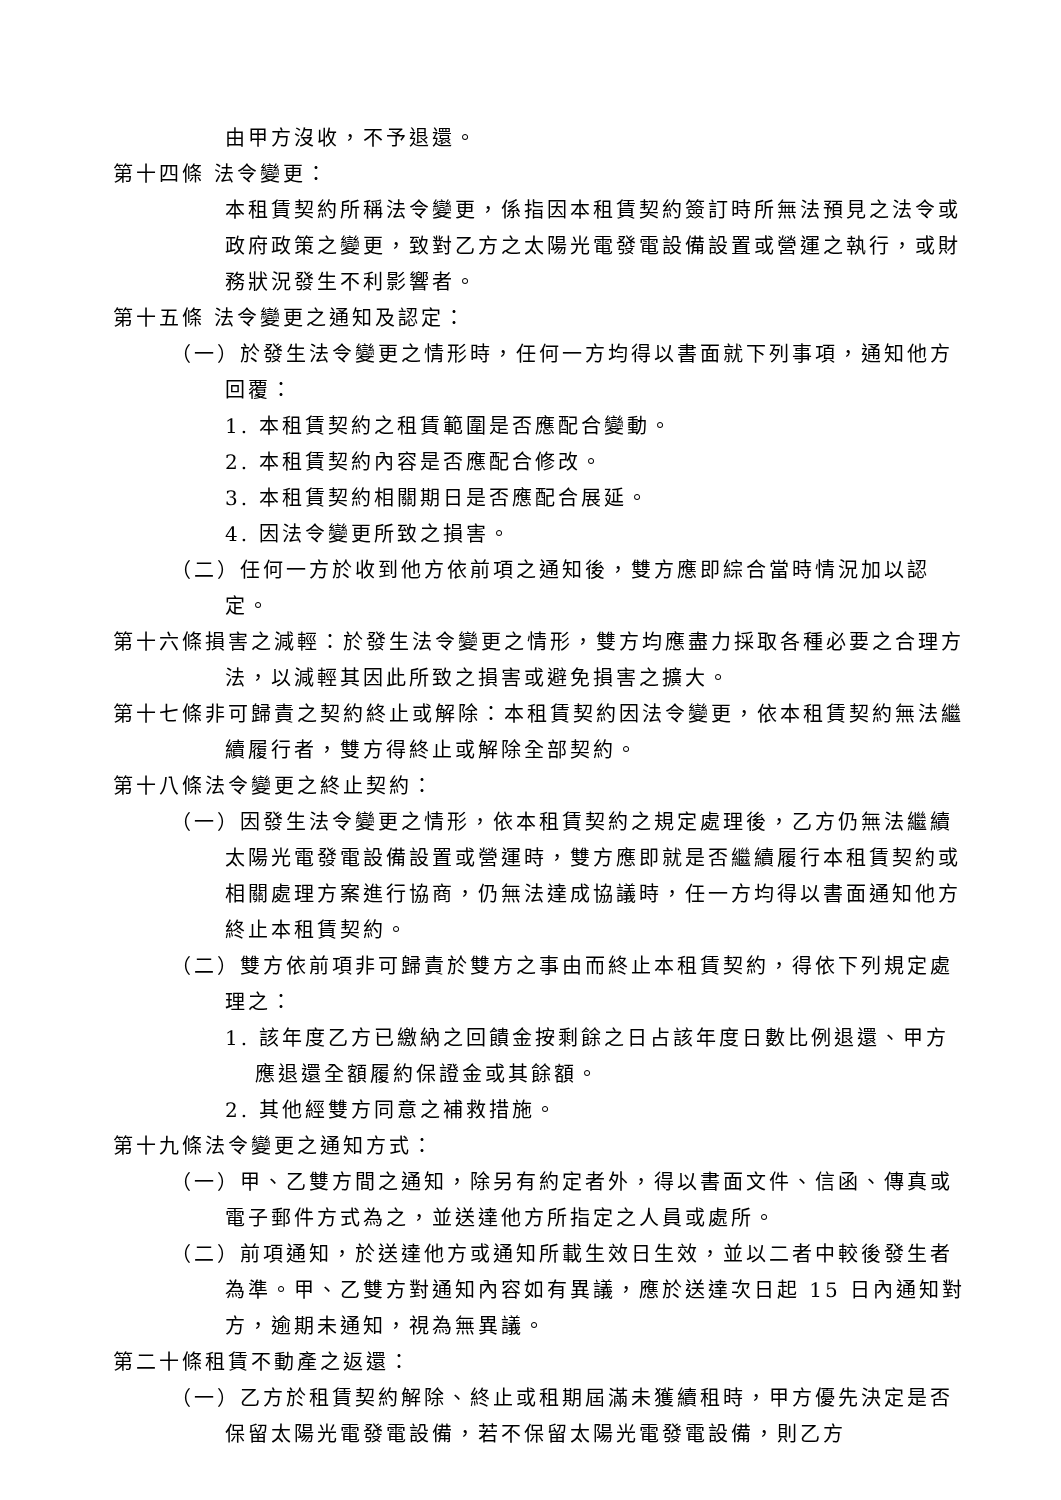由甲方沒收，不予退還。
第十四條 法令變更：
本租賃契約所稱法令變更，係指因本租賃契約簽訂時所無法預見之法令或政府政策之變更，致對乙方之太陽光電發電設備設置或營運之執行，或財務狀況發生不利影響者。
第十五條 法令變更之通知及認定：
（一）於發生法令變更之情形時，任何一方均得以書面就下列事項，通知他方回覆：
1. 本租賃契約之租賃範圍是否應配合變動。
2. 本租賃契約內容是否應配合修改。
3. 本租賃契約相關期日是否應配合展延。
4. 因法令變更所致之損害。
（二）任何一方於收到他方依前項之通知後，雙方應即綜合當時情況加以認定。
第十六條損害之減輕：於發生法令變更之情形，雙方均應盡力採取各種必要之合理方法，以減輕其因此所致之損害或避免損害之擴大。
第十七條非可歸責之契約終止或解除：本租賃契約因法令變更，依本租賃契約無法繼續履行者，雙方得終止或解除全部契約。
第十八條法令變更之終止契約：
（一）因發生法令變更之情形，依本租賃契約之規定處理後，乙方仍無法繼續太陽光電發電設備設置或營運時，雙方應即就是否繼續履行本租賃契約或相關處理方案進行協商，仍無法達成協議時，任一方均得以書面通知他方終止本租賃契約。
（二）雙方依前項非可歸責於雙方之事由而終止本租賃契約，得依下列規定處理之：
1. 該年度乙方已繳納之回饋金按剩餘之日占該年度日數比例退還、甲方應退還全額履約保證金或其餘額。
2. 其他經雙方同意之補救措施。
第十九條法令變更之通知方式：
（一）甲、乙雙方間之通知，除另有約定者外，得以書面文件、信函、傳真或電子郵件方式為之，並送達他方所指定之人員或處所。
（二）前項通知，於送達他方或通知所載生效日生效，並以二者中較後發生者為準。甲、乙雙方對通知內容如有異議，應於送達次日起 15 日內通知對方，逾期未通知，視為無異議。
第二十條租賃不動產之返還：
（一）乙方於租賃契約解除、終止或租期屆滿未獲續租時，甲方優先決定是否保留太陽光電發電設備，若不保留太陽光電發電設備，則乙方